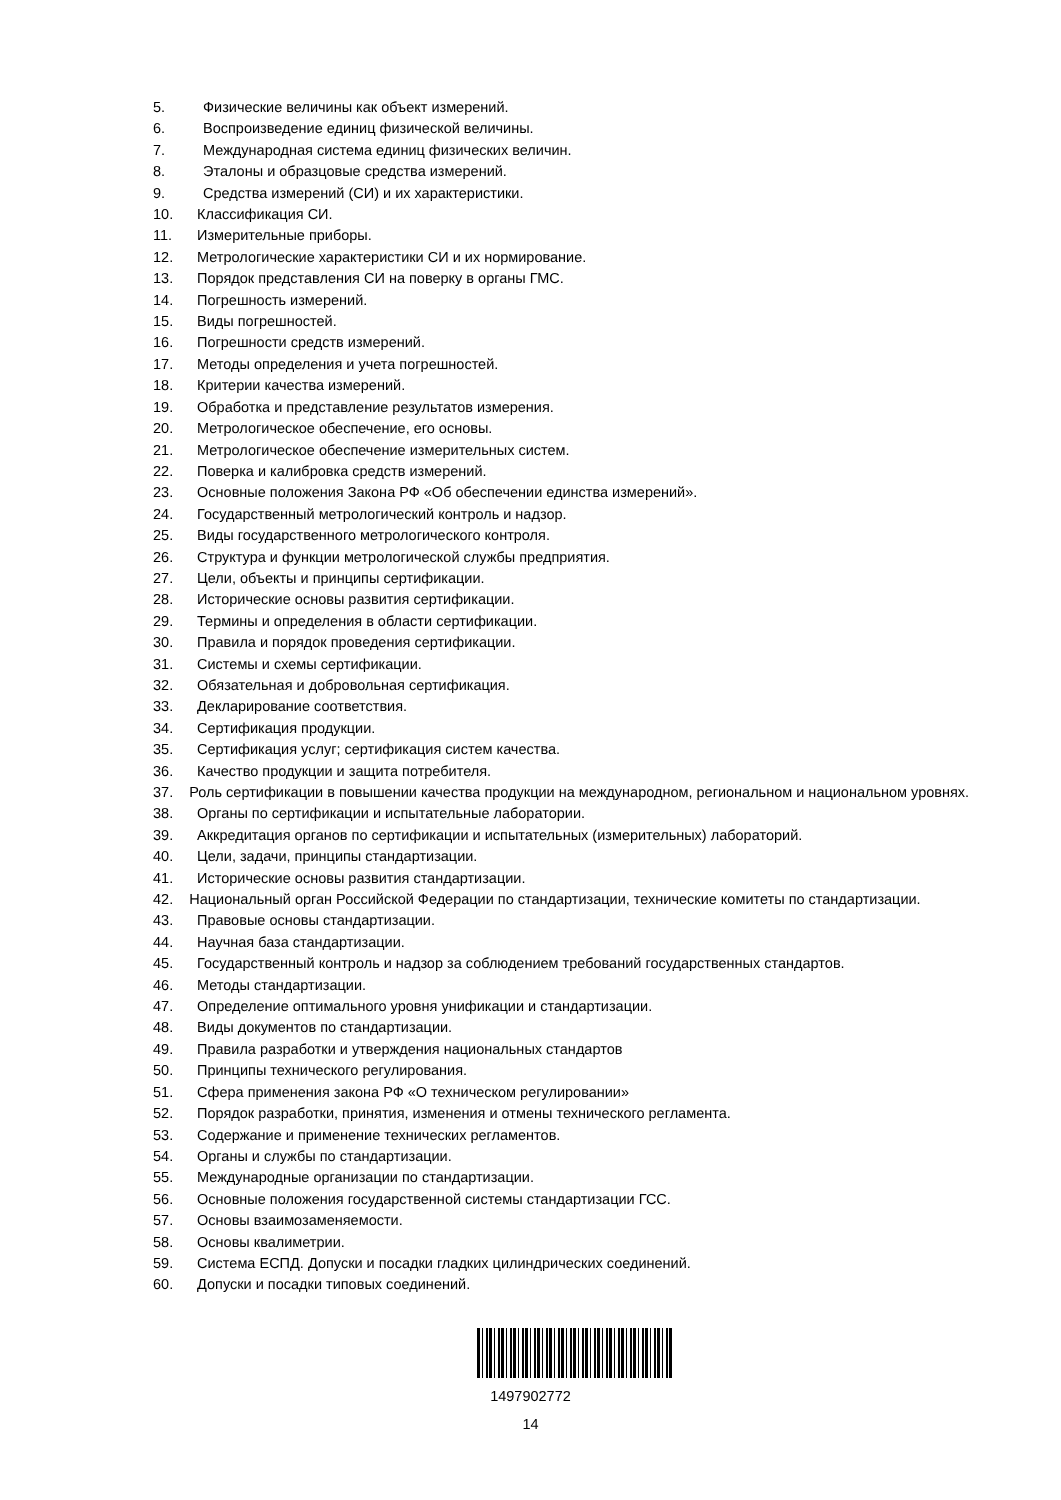5. Физические величины как объект измерений.
6. Воспроизведение единиц физической величины.
7. Международная система единиц физических величин.
8. Эталоны и образцовые средства измерений.
9. Средства измерений (СИ) и их характеристики.
10. Классификация СИ.
11. Измерительные приборы.
12. Метрологические характеристики СИ и их нормирование.
13. Порядок представления СИ на поверку в органы ГМС.
14. Погрешность измерений.
15. Виды погрешностей.
16. Погрешности средств измерений.
17. Методы определения и учета погрешностей.
18. Критерии качества измерений.
19. Обработка и представление результатов измерения.
20. Метрологическое обеспечение, его основы.
21. Метрологическое обеспечение измерительных систем.
22. Поверка и калибровка средств измерений.
23. Основные положения Закона РФ «Об обеспечении единства измерений».
24. Государственный метрологический контроль и надзор.
25. Виды государственного метрологического контроля.
26. Структура и функции метрологической службы предприятия.
27. Цели, объекты и принципы сертификации.
28. Исторические основы развития сертификации.
29. Термины и определения в области сертификации.
30. Правила и порядок проведения сертификации.
31. Системы и схемы сертификации.
32. Обязательная и добровольная сертификация.
33. Декларирование соответствия.
34. Сертификация продукции.
35. Сертификация услуг; сертификация систем качества.
36. Качество продукции и защита потребителя.
37. Роль сертификации в повышении качества продукции на международном, региональном и национальном уровнях.
38. Органы по сертификации и испытательные лаборатории.
39. Аккредитация органов по сертификации и испытательных (измерительных) лабораторий.
40. Цели, задачи, принципы стандартизации.
41. Исторические основы развития стандартизации.
42. Национальный орган Российской Федерации по стандартизации, технические комитеты по стандартизации.
43. Правовые основы стандартизации.
44. Научная база стандартизации.
45. Государственный контроль и надзор за соблюдением требований государственных стандартов.
46. Методы стандартизации.
47. Определение оптимального уровня унификации и стандартизации.
48. Виды документов по стандартизации.
49. Правила разработки и утверждения национальных стандартов
50. Принципы технического регулирования.
51. Сфера применения закона РФ «О техническом регулировании»
52. Порядок разработки, принятия, изменения и отмены технического регламента.
53. Содержание и применение технических регламентов.
54. Органы и службы по стандартизации.
55. Международные организации по стандартизации.
56. Основные положения государственной системы стандартизации ГСС.
57. Основы взаимозаменяемости.
58. Основы квалиметрии.
59. Система ЕСПД. Допуски и посадки гладких цилиндрических соединений.
60. Допуски и посадки типовых соединений.
1497902772
14